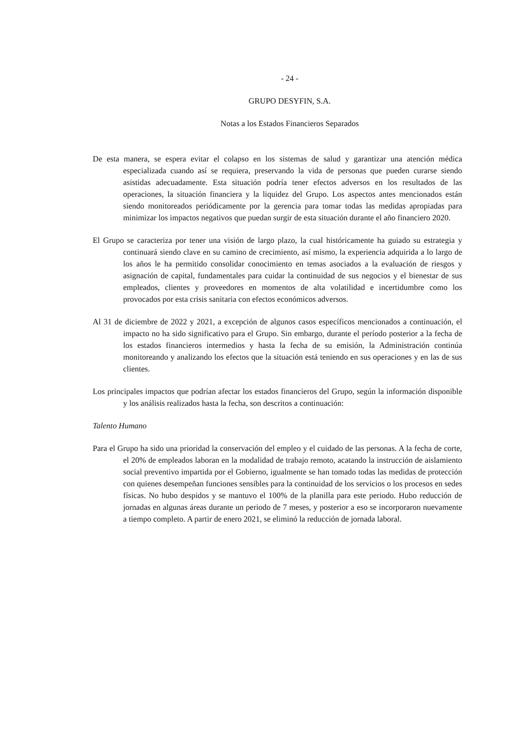- 24 -
GRUPO DESYFIN, S.A.
Notas a los Estados Financieros Separados
De esta manera, se espera evitar el colapso en los sistemas de salud y garantizar una atención médica especializada cuando así se requiera, preservando la vida de personas que pueden curarse siendo asistidas adecuadamente. Esta situación podría tener efectos adversos en los resultados de las operaciones, la situación financiera y la liquidez del Grupo. Los aspectos antes mencionados están siendo monitoreados periódicamente por la gerencia para tomar todas las medidas apropiadas para minimizar los impactos negativos que puedan surgir de esta situación durante el año financiero 2020.
El Grupo se caracteriza por tener una visión de largo plazo, la cual históricamente ha guiado su estrategia y continuará siendo clave en su camino de crecimiento, así mismo, la experiencia adquirida a lo largo de los años le ha permitido consolidar conocimiento en temas asociados a la evaluación de riesgos y asignación de capital, fundamentales para cuidar la continuidad de sus negocios y el bienestar de sus empleados, clientes y proveedores en momentos de alta volatilidad e incertidumbre como los provocados por esta crisis sanitaria con efectos económicos adversos.
Al 31 de diciembre de 2022 y 2021, a excepción de algunos casos específicos mencionados a continuación, el impacto no ha sido significativo para el Grupo. Sin embargo, durante el período posterior a la fecha de los estados financieros intermedios y hasta la fecha de su emisión, la Administración continúa monitoreando y analizando los efectos que la situación está teniendo en sus operaciones y en las de sus clientes.
Los principales impactos que podrían afectar los estados financieros del Grupo, según la información disponible y los análisis realizados hasta la fecha, son descritos a continuación:
Talento Humano
Para el Grupo ha sido una prioridad la conservación del empleo y el cuidado de las personas. A la fecha de corte, el 20% de empleados laboran en la modalidad de trabajo remoto, acatando la instrucción de aislamiento social preventivo impartida por el Gobierno, igualmente se han tomado todas las medidas de protección con quienes desempeñan funciones sensibles para la continuidad de los servicios o los procesos en sedes físicas. No hubo despidos y se mantuvo el 100% de la planilla para este periodo. Hubo reducción de jornadas en algunas áreas durante un periodo de 7 meses, y posterior a eso se incorporaron nuevamente a tiempo completo. A partir de enero 2021, se eliminó la reducción de jornada laboral.